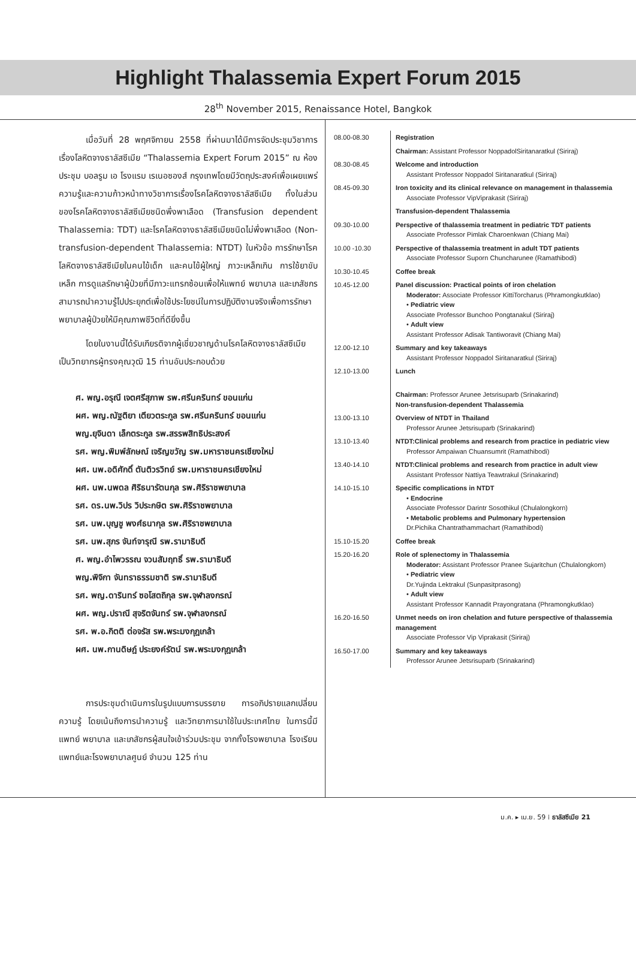Highlight Thalassemia Expert Forum 2015
28<sup>th</sup> November 2015, Renaissance Hotel, Bangkok
เมื่อวันที่ 28 พฤศจิกายน 2558 ที่ผ่านมาได้มีการจัดประชุมวิชาการเรื่องโลหิตจางธาลัสซีเมีย “Thalassemia Expert Forum 2015” ณ ห้องประชุม บอลรูม เอ โรงแรม เรเนอซองส์ กรุงเทพโดยมีวัตถุประสงค์เพื่อเผยแพร่ความรู้และความก้าวหน้าทางวิชาการเรื่องโรคโลหิตจางธาลัสซีเมีย ทั้งในส่วนของโรคโลหิตจางธาลัสซีเมียชนิดพึ่งพาเลือด (Transfusion dependent Thalassemia: TDT) และโรคโลหิตจางธาลัสซีเมียชนิดไม่พึ่งพาเลือด (Non-transfusion-dependent Thalassemia: NTDT) ในหัวข้อ การรักษาโรคโลหิตจางธาลัสซีเมียในคนไข้เด็ก และคนไข้ผู้ใหญ่ ภาวะเหล็กเกิน การใช้ยาขับเหล็ก การดูแลรักษาผู้ป่วยที่มีภาวะแทรกซ้อนเพื่อให้แพทย์ พยาบาล และเภสัชกรสามารถนำความรู้ไปประยุกต์เพื่อใช้ประโยชน์ในการปฏิบัติงานจริงเพื่อการรักษาพยาบาลผู้ป่วยให้มีคุณภาพชีวิตที่ดียิ่งขึ้น
โดยในงานนี้ได้รับเกียรติจากผู้เชี่ยวชาญด้านโรคโลหิตจางธาลัสซีเมียเป็นวิทยากรผู้ทรงคุณวุฒิ 15 ท่านอันประกอบด้วย
ศ. พญ.อรุณี เจตศรีสุภาพ รพ.ศรีนครินทร์ ขอนแก่น
ผศ. พญ.ณัฐติยา เตียวตระกูล รพ.ศรีนครินทร์ ขอนแก่น
พญ.ยุจินดา เล็กตระกูล รพ.สรรพสิทธิประสงค์
รศ. พญ.พิมพ์ลักษณ์ เจริญขวัญ รพ.มหาราชนครเชียงใหม่
ผศ. นพ.อดิศักดิ์ ตันติวรวิทย์ รพ.มหาราชนครเชียงใหม่
ผศ. นพ.นพดล ศิริธนารัตนกุล รพ.ศิริราชพยาบาล
รศ. ดร.นพ.วิปร วิประกษิต รพ.ศิริราชพยาบาล
รศ. นพ.บุญชู พงศ์ธนากุล รพ.ศิริราชพยาบาล
รศ. นพ.สุภร จันท์จารุณี รพ.รามาธิบดี
ศ. พญ.อำไพวรรณ จวนสัมฤทธิ์ รพ.รามาธิบดี
พญ.พิจิกา จันทราธรรมชาติ รพ.รามาธิบดี
รศ. พญ.ดารินทร์ ซอโสตถิกุล รพ.จุฬาลงกรณ์
ผศ. พญ.ปราณี สุจริตจันทร์ รพ.จุฬาลงกรณ์
รศ. พ.อ.กิตติ ต่อจรัส รพ.พระมงกุฎเกล้า
ผศ. นพ.กานดิษฎ์ ประยงค์รัตน์ รพ.พระมงกุฎเกล้า
การประชุมดำเนินการในรูปแบบการบรรยาย การอภิปรายแลกเปลี่ยนความรู้ โดยเน้นถึงการนำความรู้ และวิทยาการมาใช้ในประเทศไทย ในการนี้มีแพทย์ พยาบาล และเภสัชกรผู้สนใจเข้าร่วมประชุม จากทั้งโรงพยาบาล โรงเรียนแพทย์และโรงพยาบาลศูนย์ จำนวน 125 ท่าน
| 08.00-08.30 | Registration |
| | Chairman: Assistant Professor NoppadolSiritanaratkul (Siriraj) |
| 08.30-08.45 | Welcome and introduction Assistant Professor Noppadol Siritanaratkul (Siriraj) |
| 08.45-09.30 | Iron toxicity and its clinical relevance on management in thalassemia Associate Professor VipViprakasit (Siriraj) |
| | Transfusion-dependent Thalassemia |
| 09.30-10.00 | Perspective of thalassemia treatment in pediatric TDT patients Associate Professor Pimlak Charoenkwan (Chiang Mai) |
| 10.00 -10.30 | Perspective of thalassemia treatment in adult TDT patients Associate Professor Suporn Chuncharunee (Ramathibodi) |
| 10.30-10.45 | Coffee break |
| 10.45-12.00 | Panel discussion: Practical points of iron chelation Moderator: Associate Professor KittiTorcharus (Phramongkutklao) • Pediatric view Associate Professor Bunchoo Pongtanakul (Siriraj) • Adult view Assistant Professor Adisak Tantiworavit (Chiang Mai) |
| 12.00-12.10 | Summary and key takeaways Assistant Professor Noppadol Siritanaratkul (Siriraj) |
| 12.10-13.00 | Lunch |
| | Chairman: Professor Arunee Jetsrisuparb (Srinakarind) Non-transfusion-dependent Thalassemia |
| 13.00-13.10 | Overview of NTDT in Thailand Professor Arunee Jetsrisuparb (Srinakarind) |
| 13.10-13.40 | NTDT:Clinical problems and research from practice in pediatric view Professor Ampaiwan Chuansumrit (Ramathibodi) |
| 13.40-14.10 | NTDT:Clinical problems and research from practice in adult view Assistant Professor Nattiya Teawtrakul (Srinakarind) |
| 14.10-15.10 | Specific complications in NTDT • Endocrine Associate Professor Darintr Sosothikul (Chulalongkorn) • Metabolic problems and Pulmonary hypertension Dr.Pichika Chantrathammachart (Ramathibodi) |
| 15.10-15.20 | Coffee break |
| 15.20-16.20 | Role of splenectomy in Thalassemia Moderator: Assistant Professor Pranee Sujaritchun (Chulalongkorn) • Pediatric view Dr.Yujinda Lektrakul (Sunpasitprasong) • Adult view Assistant Professor Kannadit Prayongratana (Phramongkutklao) |
| 16.20-16.50 | Unmet needs on iron chelation and future perspective of thalassemia management Associate Professor Vip Viprakasit (Siriraj) |
| 16.50-17.00 | Summary and key takeaways Professor Arunee Jetsrisuparb (Srinakarind) |
ม.ค. ▸ เม.ย. 59 ⁞ ธาลัสซีเมีย 21